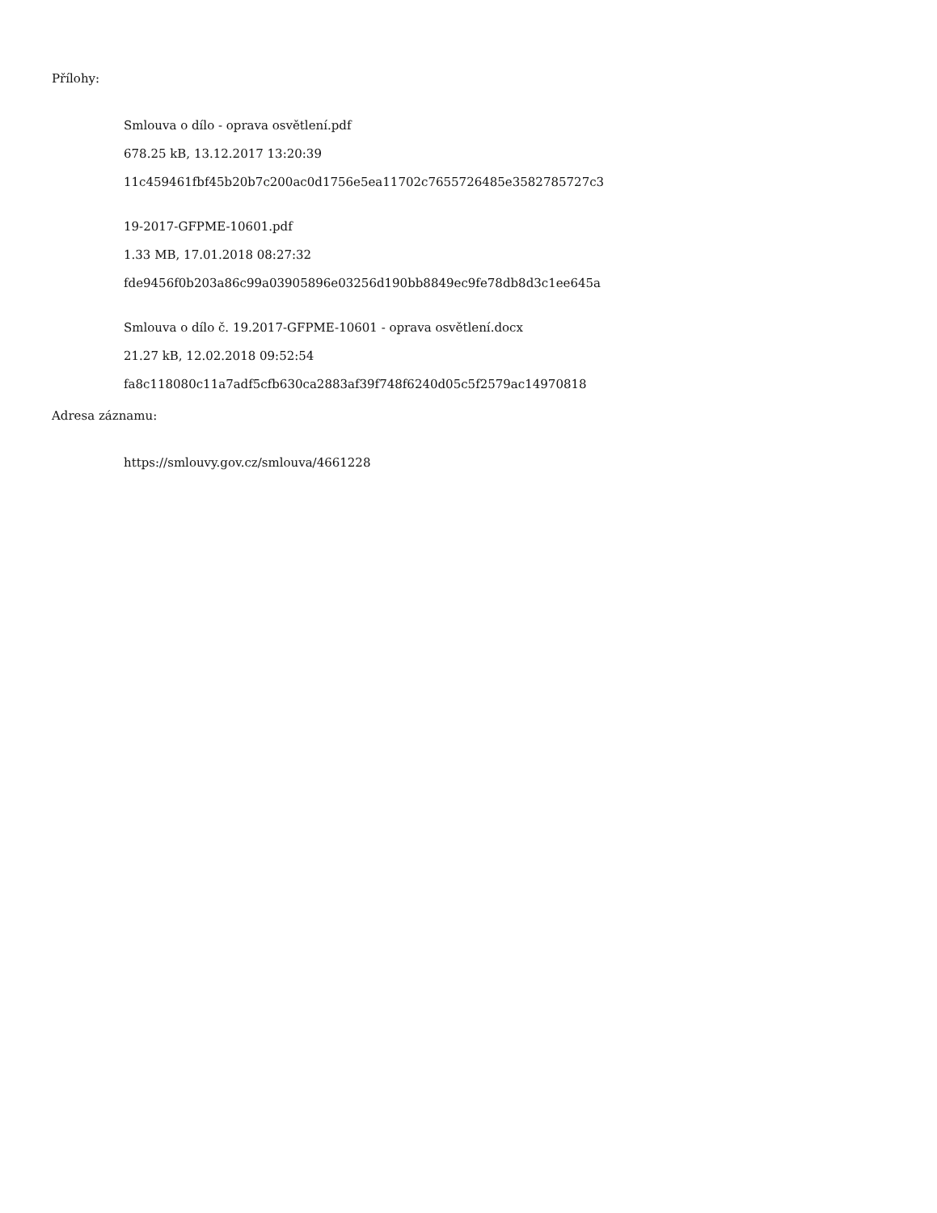Přílohy:
Smlouva o dílo - oprava osvětlení.pdf
678.25 kB, 13.12.2017 13:20:39
11c459461fbf45b20b7c200ac0d1756e5ea11702c7655726485e3582785727c3
19-2017-GFPME-10601.pdf
1.33 MB, 17.01.2018 08:27:32
fde9456f0b203a86c99a03905896e03256d190bb8849ec9fe78db8d3c1ee645a
Smlouva o dílo č. 19.2017-GFPME-10601 - oprava osvětlení.docx
21.27 kB, 12.02.2018 09:52:54
fa8c118080c11a7adf5cfb630ca2883af39f748f6240d05c5f2579ac14970818
Adresa záznamu:
https://smlouvy.gov.cz/smlouva/4661228